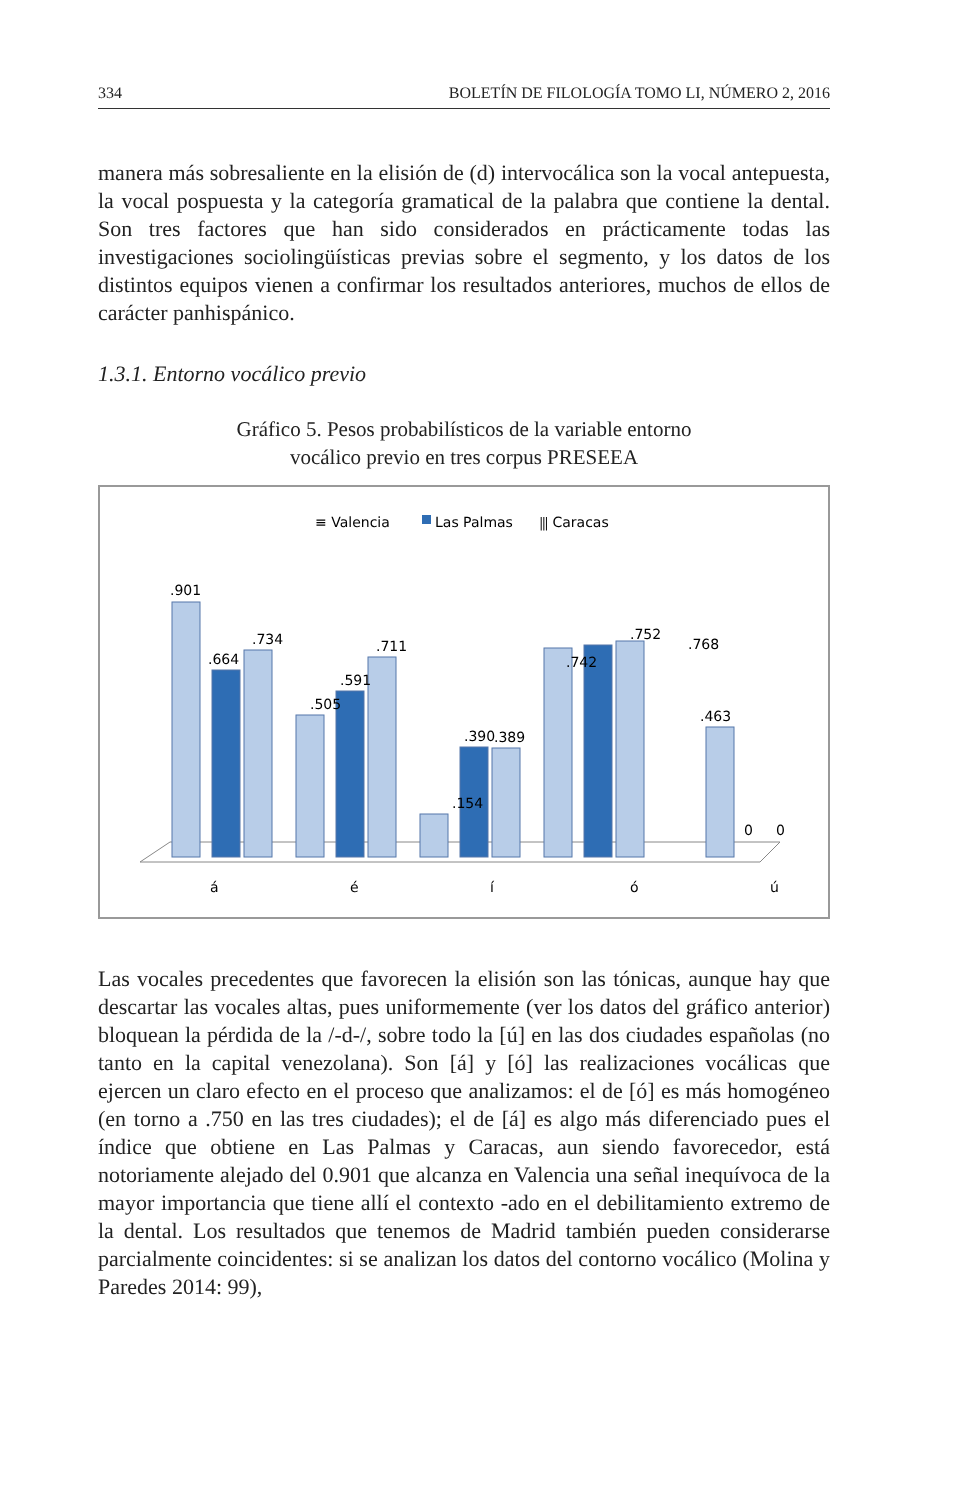334 BOLETÍN DE FILOLOGÍA TOMO LI, NÚMERO 2, 2016
manera más sobresaliente en la elisión de (d) intervocálica son la vocal antepuesta, la vocal pospuesta y la categoría gramatical de la palabra que contiene la dental. Son tres factores que han sido considerados en prácticamente todas las investigaciones sociolingüísticas previas sobre el segmento, y los datos de los distintos equipos vienen a confirmar los resultados anteriores, muchos de ellos de carácter panhispánico.
1.3.1. Entorno vocálico previo
Gráfico 5. Pesos probabilísticos de la variable entorno
vocálico previo en tres corpus PRESEEA
≡ Valencia
Las Palmas
⫼ Caracas
.901
.664
.734
.505
.591
.711
.154
.390
.389
.742
.752
.768
0
0
.463
á
é
í
ó
ú
Las vocales precedentes que favorecen la elisión son las tónicas, aunque hay que descartar las vocales altas, pues uniformemente (ver los datos del gráfico anterior) bloquean la pérdida de la /-d-/, sobre todo la [ú] en las dos ciudades españolas (no tanto en la capital venezolana). Son [á] y [ó] las realizaciones vocálicas que ejercen un claro efecto en el proceso que analizamos: el de [ó] es más homogéneo (en torno a .750 en las tres ciudades); el de [á] es algo más diferenciado pues el índice que obtiene en Las Palmas y Caracas, aun siendo favorecedor, está notoriamente alejado del 0.901 que alcanza en Valencia una señal inequívoca de la mayor importancia que tiene allí el contexto -ado en el debilitamiento extremo de la dental. Los resultados que tenemos de Madrid también pueden considerarse parcialmente coincidentes: si se analizan los datos del contorno vocálico (Molina y Paredes 2014: 99),